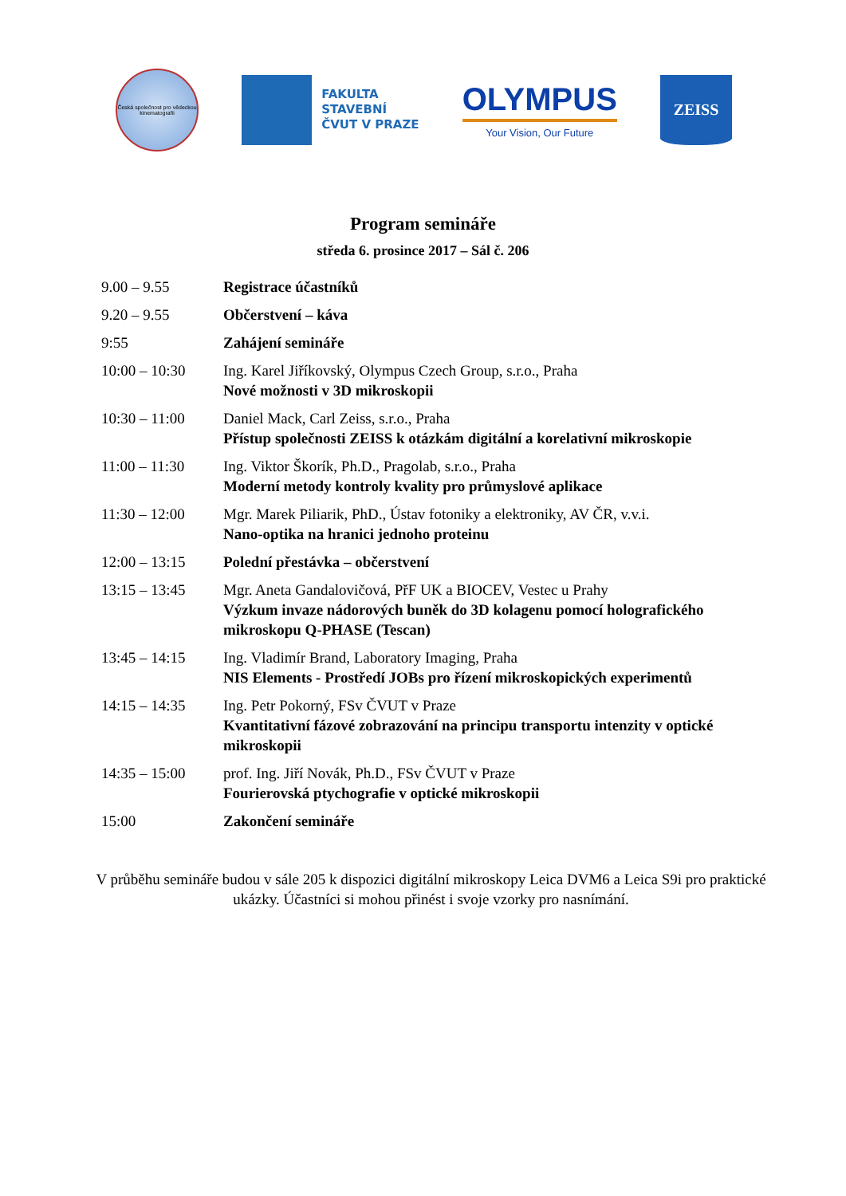Česká společnost pro vědeckou kinematografii
FAKULTA
STAVEBNÍ
ČVUT V PRAZE
OLYMPUS
Your Vision, Our Future
ZEISS
Program semináře
středa 6. prosince 2017 – Sál č. 206
| 9.00 – 9.55 | Registrace účastníků |
| 9.20 – 9.55 | Občerstvení – káva |
| 9:55 | Zahájení semináře |
| 10:00 – 10:30 | Ing. Karel Jiříkovský, Olympus Czech Group, s.r.o., Praha Nové možnosti v 3D mikroskopii |
| 10:30 – 11:00 | Daniel Mack, Carl Zeiss, s.r.o., Praha Přístup společnosti ZEISS k otázkám digitální a korelativní mikroskopie |
| 11:00 – 11:30 | Ing. Viktor Škorík, Ph.D., Pragolab, s.r.o., Praha Moderní metody kontroly kvality pro průmyslové aplikace |
| 11:30 – 12:00 | Mgr. Marek Piliarik, PhD., Ústav fotoniky a elektroniky, AV ČR, v.v.i. Nano-optika na hranici jednoho proteinu |
| 12:00 – 13:15 | Polední přestávka – občerstvení |
| 13:15 – 13:45 | Mgr. Aneta Gandalovičová, PřF UK a BIOCEV, Vestec u Prahy Výzkum invaze nádorových buněk do 3D kolagenu pomocí holografického mikroskopu Q-PHASE (Tescan) |
| 13:45 – 14:15 | Ing. Vladimír Brand, Laboratory Imaging, Praha NIS Elements - Prostředí JOBs pro řízení mikroskopických experimentů |
| 14:15 – 14:35 | Ing. Petr Pokorný, FSv ČVUT v Praze Kvantitativní fázové zobrazování na principu transportu intenzity v optické mikroskopii |
| 14:35 – 15:00 | prof. Ing. Jiří Novák, Ph.D., FSv ČVUT v Praze Fourierovská ptychografie v optické mikroskopii |
| 15:00 | Zakončení semináře |
V průběhu semináře budou v sále 205 k dispozici digitální mikroskopy Leica DVM6 a Leica S9i pro praktické ukázky. Účastníci si mohou přinést i svoje vzorky pro nasnímání.